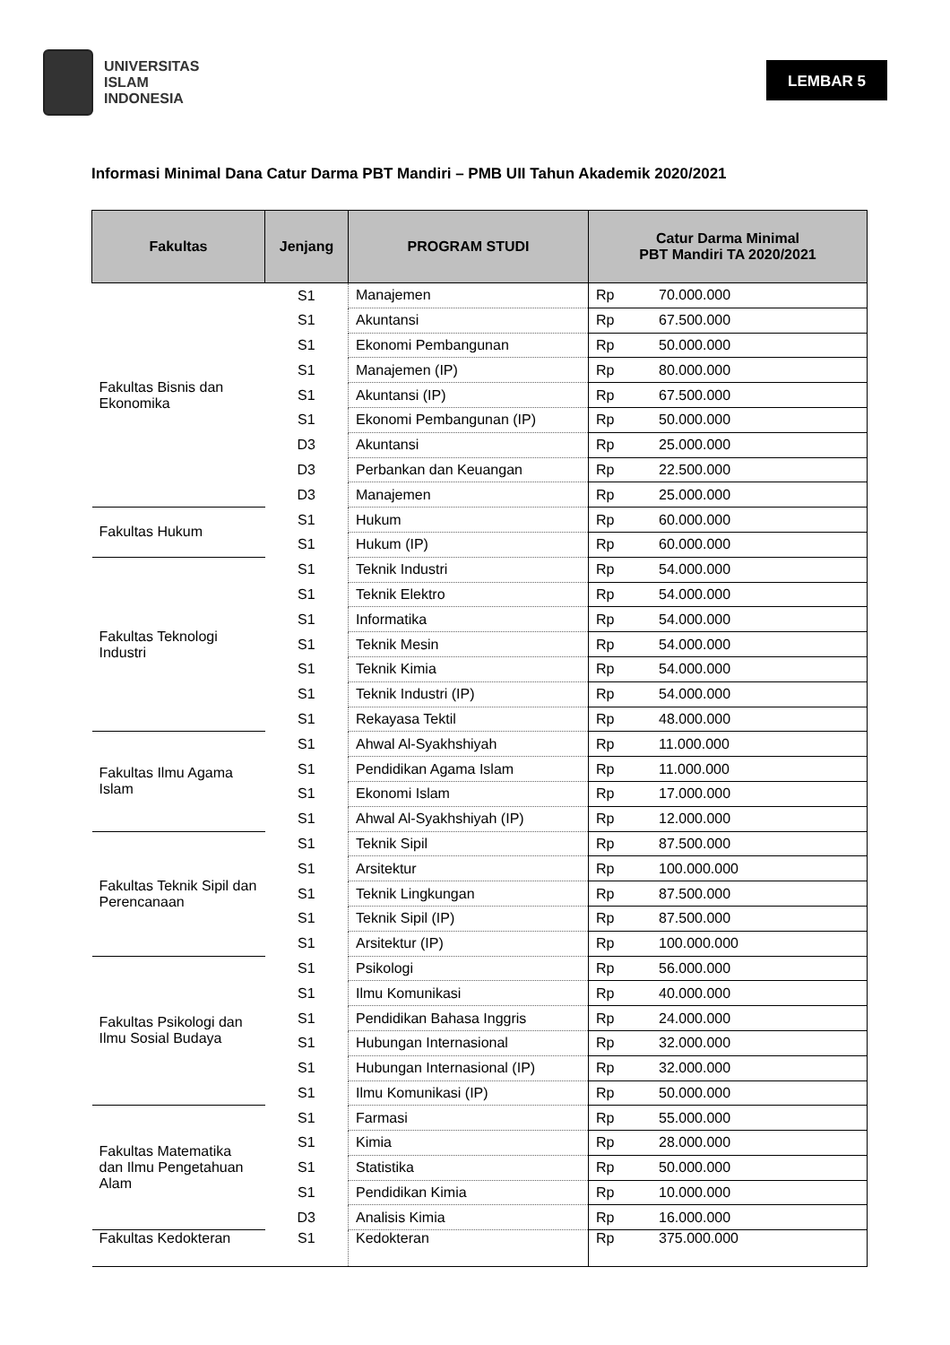UNIVERSITAS
ISLAM
INDONESIA
LEMBAR 5
Informasi Minimal Dana Catur Darma PBT Mandiri – PMB UII Tahun Akademik 2020/2021
| Fakultas | Jenjang | PROGRAM STUDI | Catur Darma Minimal PBT Mandiri TA 2020/2021 |
| --- | --- | --- | --- |
| Fakultas Bisnis dan Ekonomika | S1 | Manajemen | Rp 70.000.000 |
| | S1 | Akuntansi | Rp 67.500.000 |
| | S1 | Ekonomi Pembangunan | Rp 50.000.000 |
| | S1 | Manajemen (IP) | Rp 80.000.000 |
| | S1 | Akuntansi (IP) | Rp 67.500.000 |
| | S1 | Ekonomi Pembangunan (IP) | Rp 50.000.000 |
| | D3 | Akuntansi | Rp 25.000.000 |
| | D3 | Perbankan dan Keuangan | Rp 22.500.000 |
| | D3 | Manajemen | Rp 25.000.000 |
| Fakultas Hukum | S1 | Hukum | Rp 60.000.000 |
| | S1 | Hukum (IP) | Rp 60.000.000 |
| Fakultas Teknologi Industri | S1 | Teknik Industri | Rp 54.000.000 |
| | S1 | Teknik Elektro | Rp 54.000.000 |
| | S1 | Informatika | Rp 54.000.000 |
| | S1 | Teknik Mesin | Rp 54.000.000 |
| | S1 | Teknik Kimia | Rp 54.000.000 |
| | S1 | Teknik Industri (IP) | Rp 54.000.000 |
| | S1 | Rekayasa Tektil | Rp 48.000.000 |
| Fakultas Ilmu Agama Islam | S1 | Ahwal Al-Syakhshiyah | Rp 11.000.000 |
| | S1 | Pendidikan Agama Islam | Rp 11.000.000 |
| | S1 | Ekonomi Islam | Rp 17.000.000 |
| | S1 | Ahwal Al-Syakhshiyah (IP) | Rp 12.000.000 |
| Fakultas Teknik Sipil dan Perencanaan | S1 | Teknik Sipil | Rp 87.500.000 |
| | S1 | Arsitektur | Rp 100.000.000 |
| | S1 | Teknik Lingkungan | Rp 87.500.000 |
| | S1 | Teknik Sipil (IP) | Rp 87.500.000 |
| | S1 | Arsitektur (IP) | Rp 100.000.000 |
| Fakultas Psikologi dan Ilmu Sosial Budaya | S1 | Psikologi | Rp 56.000.000 |
| | S1 | Ilmu Komunikasi | Rp 40.000.000 |
| | S1 | Pendidikan Bahasa Inggris | Rp 24.000.000 |
| | S1 | Hubungan Internasional | Rp 32.000.000 |
| | S1 | Hubungan Internasional (IP) | Rp 32.000.000 |
| | S1 | Ilmu Komunikasi (IP) | Rp 50.000.000 |
| Fakultas Matematika dan Ilmu Pengetahuan Alam | S1 | Farmasi | Rp 55.000.000 |
| | S1 | Kimia | Rp 28.000.000 |
| | S1 | Statistika | Rp 50.000.000 |
| | S1 | Pendidikan Kimia | Rp 10.000.000 |
| | D3 | Analisis Kimia | Rp 16.000.000 |
| Fakultas Kedokteran | S1 | Kedokteran | Rp 375.000.000 |